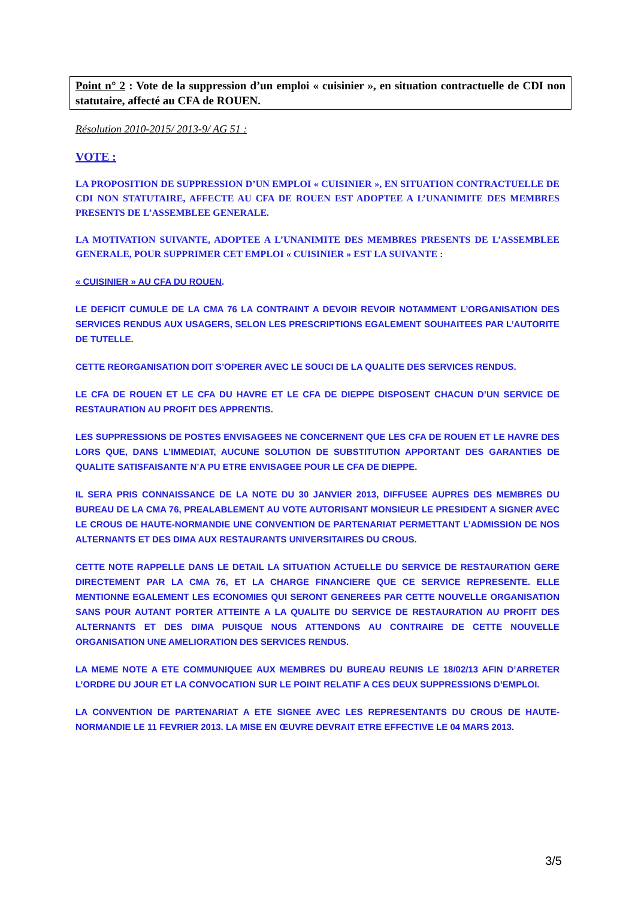Point n° 2 : Vote de la suppression d’un emploi « cuisinier », en situation contractuelle de CDI non statutaire, affecté au CFA de ROUEN.
Résolution 2010-2015/ 2013-9/ AG 51 :
VOTE :
LA PROPOSITION DE SUPPRESSION D’UN EMPLOI « CUISINIER », EN SITUATION CONTRACTUELLE DE CDI NON STATUTAIRE, AFFECTE AU CFA DE ROUEN EST ADOPTEE A L’UNANIMITE DES MEMBRES PRESENTS DE L’ASSEMBLEE GENERALE.
LA MOTIVATION SUIVANTE, ADOPTEE A L’UNANIMITE DES MEMBRES PRESENTS DE L’ASSEMBLEE GENERALE, POUR SUPPRIMER CET EMPLOI « CUISINIER » EST LA SUIVANTE :
« CUISINIER » AU CFA DU ROUEN.
LE DEFICIT CUMULE DE LA CMA 76 LA CONTRAINT A DEVOIR REVOIR NOTAMMENT L’ORGANISATION DES SERVICES RENDUS AUX USAGERS, SELON LES PRESCRIPTIONS EGALEMENT SOUHAITEES PAR L’AUTORITE DE TUTELLE.
CETTE REORGANISATION DOIT S’OPERER AVEC LE SOUCI DE LA QUALITE DES SERVICES RENDUS.
LE CFA DE ROUEN ET LE CFA DU HAVRE ET LE CFA DE DIEPPE DISPOSENT CHACUN D’UN SERVICE DE RESTAURATION AU PROFIT DES APPRENTIS.
LES SUPPRESSIONS DE POSTES ENVISAGEES NE CONCERNENT QUE LES CFA DE ROUEN ET LE HAVRE DES LORS QUE, DANS L’IMMEDIAT, AUCUNE SOLUTION DE SUBSTITUTION APPORTANT DES GARANTIES DE QUALITE SATISFAISANTE N’A PU ETRE ENVISAGEE POUR LE CFA DE DIEPPE.
IL SERA PRIS CONNAISSANCE DE LA NOTE DU 30 JANVIER 2013, DIFFUSEE AUPRES DES MEMBRES DU BUREAU DE LA CMA 76, PREALABLEMENT AU VOTE AUTORISANT MONSIEUR LE PRESIDENT A SIGNER AVEC LE CROUS DE HAUTE-NORMANDIE UNE CONVENTION DE PARTENARIAT PERMETTANT L’ADMISSION DE NOS ALTERNANTS ET DES DIMA AUX RESTAURANTS UNIVERSITAIRES DU CROUS.
CETTE NOTE RAPPELLE DANS LE DETAIL LA SITUATION ACTUELLE DU SERVICE DE RESTAURATION GERE DIRECTEMENT PAR LA CMA 76, ET LA CHARGE FINANCIERE QUE CE SERVICE REPRESENTE. ELLE MENTIONNE EGALEMENT LES ECONOMIES QUI SERONT GENEREES PAR CETTE NOUVELLE ORGANISATION SANS POUR AUTANT PORTER ATTEINTE A LA QUALITE DU SERVICE DE RESTAURATION AU PROFIT DES ALTERNANTS ET DES DIMA PUISQUE NOUS ATTENDONS AU CONTRAIRE DE CETTE NOUVELLE ORGANISATION UNE AMELIORATION DES SERVICES RENDUS.
LA MEME NOTE A ETE COMMUNIQUEE AUX MEMBRES DU BUREAU REUNIS LE 18/02/13 AFIN D’ARRETER L’ORDRE DU JOUR ET LA CONVOCATION SUR LE POINT RELATIF A CES DEUX SUPPRESSIONS D’EMPLOI.
LA CONVENTION DE PARTENARIAT A ETE SIGNEE AVEC LES REPRESENTANTS DU CROUS DE HAUTE-NORMANDIE LE 11 FEVRIER 2013. LA MISE EN ŒUVRE DEVRAIT ETRE EFFECTIVE LE 04 MARS 2013.
3/5